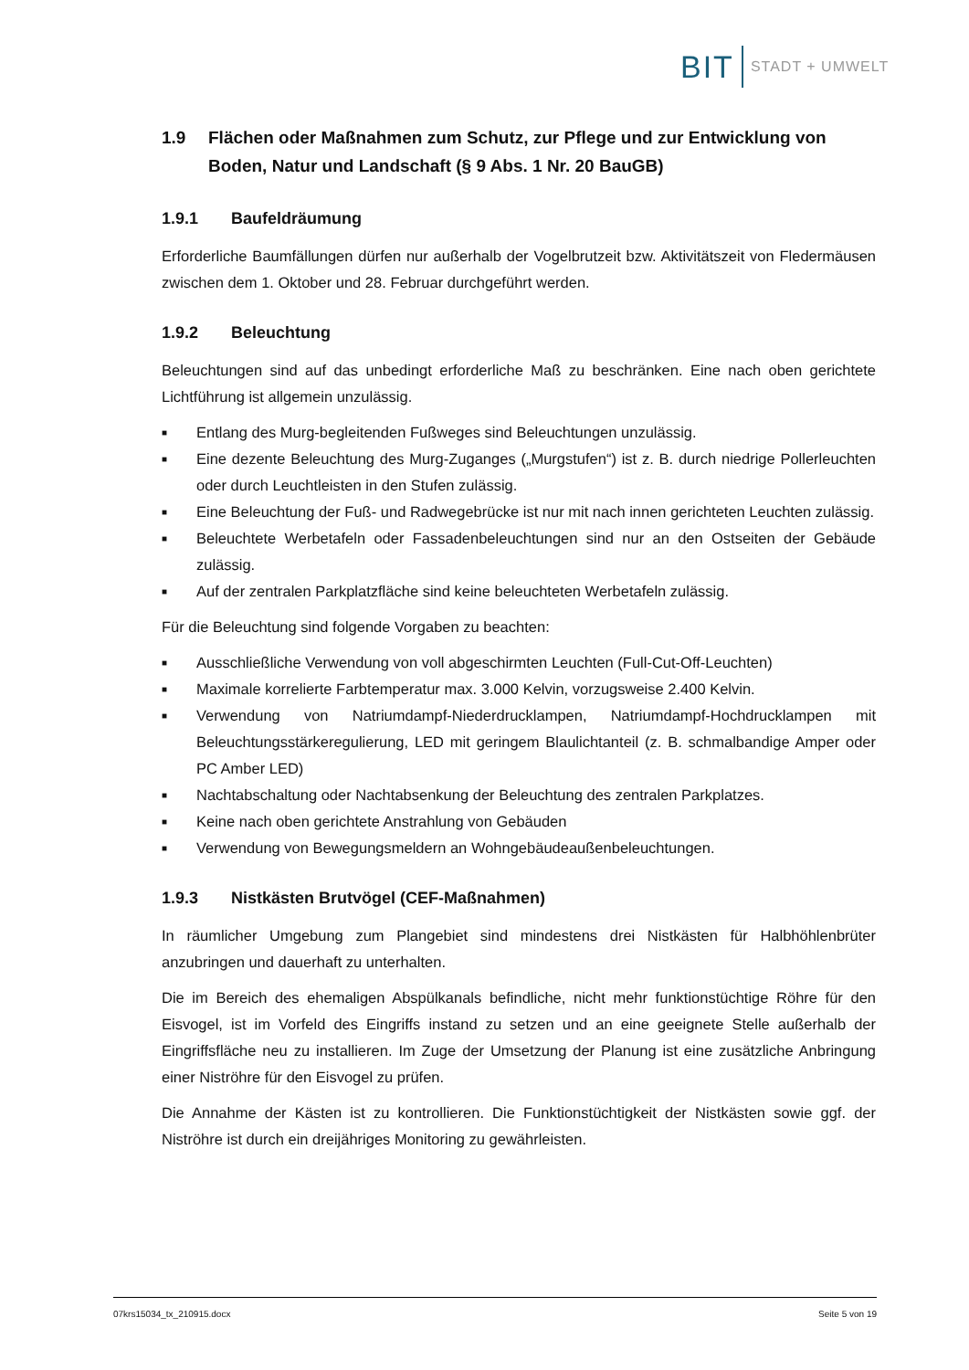BIT STADT + UMWELT
1.9 Flächen oder Maßnahmen zum Schutz, zur Pflege und zur Entwicklung von Boden, Natur und Landschaft (§ 9 Abs. 1 Nr. 20 BauGB)
1.9.1 Baufeldräumung
Erforderliche Baumfällungen dürfen nur außerhalb der Vogelbrutzeit bzw. Aktivitätszeit von Fledermäusen zwischen dem 1. Oktober und 28. Februar durchgeführt werden.
1.9.2 Beleuchtung
Beleuchtungen sind auf das unbedingt erforderliche Maß zu beschränken. Eine nach oben gerichtete Lichtführung ist allgemein unzulässig.
■ Entlang des Murg-begleitenden Fußweges sind Beleuchtungen unzulässig.
■ Eine dezente Beleuchtung des Murg-Zuganges („Murgstufen“) ist z. B. durch niedrige Pollerleuchten oder durch Leuchtleisten in den Stufen zulässig.
■ Eine Beleuchtung der Fuß- und Radwegebrücke ist nur mit nach innen gerichteten Leuchten zulässig.
■ Beleuchtete Werbetafeln oder Fassadenbeleuchtungen sind nur an den Ostseiten der Gebäude zulässig.
■ Auf der zentralen Parkplatzfläche sind keine beleuchteten Werbetafeln zulässig.
Für die Beleuchtung sind folgende Vorgaben zu beachten:
■ Ausschließliche Verwendung von voll abgeschirmten Leuchten (Full-Cut-Off-Leuchten)
■ Maximale korrelierte Farbtemperatur max. 3.000 Kelvin, vorzugsweise 2.400 Kelvin.
■ Verwendung von Natriumdampf-Niederdrucklampen, Natriumdampf-Hochdrucklampen mit Beleuchtungsstärkeregulierung, LED mit geringem Blaulichtanteil (z. B. schmalbandige Amper oder PC Amber LED)
■ Nachtabschaltung oder Nachtabsenkung der Beleuchtung des zentralen Parkplatzes.
■ Keine nach oben gerichtete Anstrahlung von Gebäuden
■ Verwendung von Bewegungsmeldern an Wohngebäudeaußenbeleuchtungen.
1.9.3 Nistkästen Brutvögel (CEF-Maßnahmen)
In räumlicher Umgebung zum Plangebiet sind mindestens drei Nistkästen für Halbhöhlenbrüter anzubringen und dauerhaft zu unterhalten.
Die im Bereich des ehemaligen Abspülkanals befindliche, nicht mehr funktionstüchtige Röhre für den Eisvogel, ist im Vorfeld des Eingriffs instand zu setzen und an eine geeignete Stelle außerhalb der Eingriffsfläche neu zu installieren. Im Zuge der Umsetzung der Planung ist eine zusätzliche Anbringung einer Niströhre für den Eisvogel zu prüfen.
Die Annahme der Kästen ist zu kontrollieren. Die Funktionstüchtigkeit der Nistkästen sowie ggf. der Niströhre ist durch ein dreijähriges Monitoring zu gewährleisten.
07krs15034_tx_210915.docx Seite 5 von 19